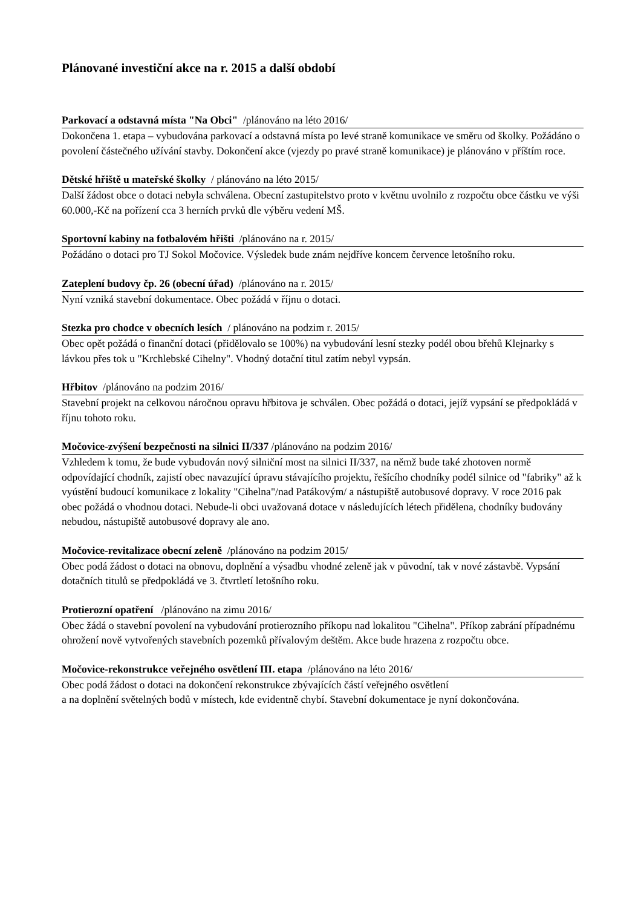Plánované investiční akce na r. 2015 a další období
Parkovací a odstavná místa "Na Obci" /plánováno na léto 2016/
Dokončena 1. etapa – vybudována parkovací a odstavná místa po levé straně komunikace ve směru od školky. Požádáno o povolení částečného užívání stavby. Dokončení akce (vjezdy po pravé straně komunikace) je plánováno v příštím roce.
Dětské hřiště u mateřské školky / plánováno na léto 2015/
Další žádost obce o dotaci nebyla schválena. Obecní zastupitelstvo proto v květnu uvolnilo z rozpočtu obce částku ve výši 60.000,-Kč na pořízení cca 3 herních prvků dle výběru vedení MŠ.
Sportovní kabiny na fotbalovém hřišti /plánováno na r. 2015/
Požádáno o dotaci pro TJ Sokol Močovice. Výsledek bude znám nejdříve koncem července letošního roku.
Zateplení budovy čp. 26 (obecní úřad) /plánováno na r. 2015/
Nyní vzniká stavební dokumentace. Obec požádá v říjnu o dotaci.
Stezka pro chodce v obecních lesích / plánováno na podzim r. 2015/
Obec opět požádá o finanční dotaci (přidělovalo se 100%) na vybudování lesní stezky podél obou břehů Klejnarky s lávkou přes tok u "Krchlebské Cihelny". Vhodný dotační titul zatím nebyl vypsán.
Hřbitov /plánováno na podzim 2016/
Stavební projekt na celkovou náročnou opravu hřbitova je schválen. Obec požádá o dotaci, jejíž vypsání se předpokládá v říjnu tohoto roku.
Močovice-zvýšení bezpečnosti na silnici II/337 /plánováno na podzim 2016/
Vzhledem k tomu, že bude vybudován nový silniční most na silnici II/337, na němž bude také zhotoven normě odpovídající chodník, zajistí obec navazující úpravu stávajícího projektu, řešícího chodníky podél silnice od "fabriky" až k vyústění budoucí komunikace z lokality "Cihelna"/nad Patákovým/ a nástupiště autobusové dopravy. V roce 2016 pak obec požádá o vhodnou dotaci. Nebude-li obci uvažovaná dotace v následujících létech přidělena, chodníky budovány nebudou, nástupiště autobusové dopravy ale ano.
Močovice-revitalizace obecní zeleně /plánováno na podzim 2015/
Obec podá žádost o dotaci na obnovu, doplnění a výsadbu vhodné zeleně jak v původní, tak v nové zástavbě. Vypsání dotačních titulů se předpokládá ve 3. čtvrtletí letošního roku.
Protierozní opatření /plánováno na zimu 2016/
Obec žádá o stavební povolení na vybudování protierozního příkopu nad lokalitou "Cihelna". Příkop zabrání případnému ohrožení nově vytvořených stavebních pozemků přívalovým deštěm. Akce bude hrazena z rozpočtu obce.
Močovice-rekonstrukce veřejného osvětlení III. etapa /plánováno na léto 2016/
Obec podá žádost o dotaci na dokončení rekonstrukce zbývajících částí veřejného osvětlení
a na doplnění světelných bodů v místech, kde evidentně chybí. Stavební dokumentace je nyní dokončována.